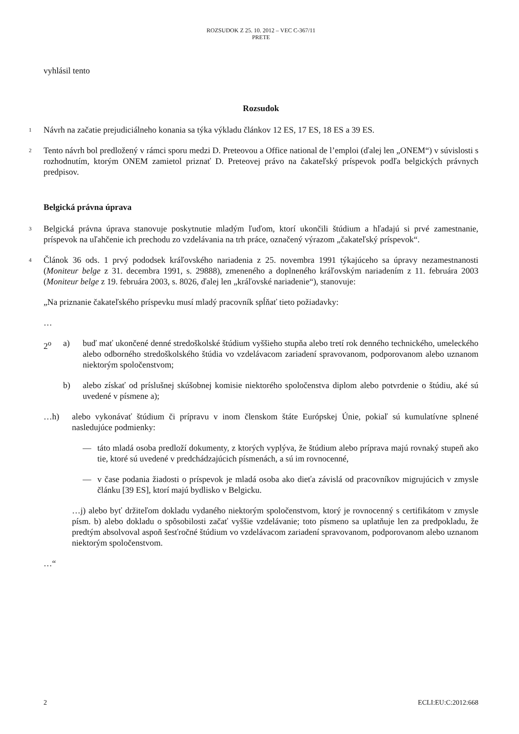ROZSUDOK Z 25. 10. 2012 – VEC C-367/11
PRETE
vyhlásil tento
Rozsudok
1
Návrh na začatie prejudiciálneho konania sa týka výkladu článkov 12 ES, 17 ES, 18 ES a 39 ES.
2
Tento návrh bol predložený v rámci sporu medzi D. Preteovou a Office national de l’emploi (ďalej len „ONEM“) v súvislosti s rozhodnutím, ktorým ONEM zamietol priznať D. Preteovej právo na čakateľský príspevok podľa belgických právnych predpisov.
Belgická právna úprava
3
Belgická právna úprava stanovuje poskytnutie mladým ľuďom, ktorí ukončili štúdium a hľadajú si prvé zamestnanie, príspevok na uľahčenie ich prechodu zo vzdelávania na trh práce, označený výrazom „čakateľský príspevok“.
4
Článok 36 ods. 1 prvý pododsek kráľovského nariadenia z 25. novembra 1991 týkajúceho sa úpravy nezamestnanosti (Moniteur belge z 31. decembra 1991, s. 29888), zmeneného a doplneného kráľovským nariadením z 11. februára 2003 (Moniteur belge z 19. februára 2003, s. 8026, ďalej len „kráľovské nariadenie“), stanovuje:
„Na priznanie čakateľského príspevku musí mladý pracovník spĺňať tieto požiadavky:
…
2<sup>o</sup> a) buď mať ukončené denné stredoškolské štúdium vyššieho stupňa alebo tretí rok denného technického, umeleckého alebo odborného stredoškolského štúdia vo vzdelávacom zariadení spravovanom, podporovanom alebo uznanom niektorým spoločenstvom;
b) alebo získať od príslušnej skúšobnej komisie niektorého spoločenstva diplom alebo potvrdenie o štúdiu, aké sú uvedené v písmene a);
…h) alebo vykonávať štúdium či prípravu v inom členskom štáte Európskej Únie, pokiaľ sú kumulatívne splnené nasledujúce podmienky:
— táto mladá osoba predloží dokumenty, z ktorých vyplýva, že štúdium alebo príprava majú rovnaký stupeň ako tie, ktoré sú uvedené v predchádzajúcich písmenách, a sú im rovnocenné,
— v čase podania žiadosti o príspevok je mladá osoba ako dieťa závislá od pracovníkov migrujúcich v zmysle článku [39 ES], ktorí majú bydlisko v Belgicku.
…j) alebo byť držiteľom dokladu vydaného niektorým spoločenstvom, ktorý je rovnocenný s certifikátom v zmysle písm. b) alebo dokladu o spôsobilosti začať vyššie vzdelávanie; toto písmeno sa uplatňuje len za predpokladu, že predtým absolvoval aspoň šesťročné štúdium vo vzdelávacom zariadení spravovanom, podporovanom alebo uznanom niektorým spoločenstvom.
…“
2 ECLI:EU:C:2012:668